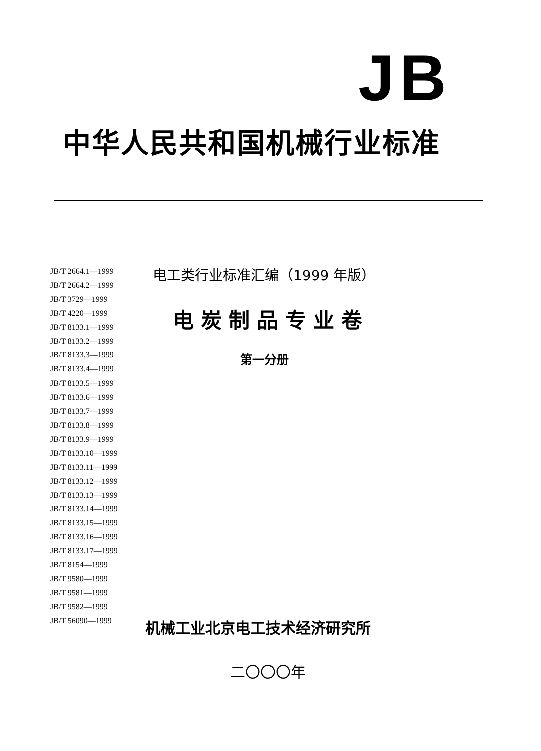JB
中华人民共和国机械行业标准
JB/T 2664.1—1999
JB/T 2664.2—1999
JB/T 3729—1999
JB/T 4220—1999
JB/T 8133.1—1999
JB/T 8133.2—1999
JB/T 8133.3—1999
JB/T 8133.4—1999
JB/T 8133.5—1999
JB/T 8133.6—1999
JB/T 8133.7—1999
JB/T 8133.8—1999
JB/T 8133.9—1999
JB/T 8133.10—1999
JB/T 8133.11—1999
JB/T 8133.12—1999
JB/T 8133.13—1999
JB/T 8133.14—1999
JB/T 8133.15—1999
JB/T 8133.16—1999
JB/T 8133.17—1999
JB/T 8154—1999
JB/T 9580—1999
JB/T 9581—1999
JB/T 9582—1999
JB/T 56090—1999
电工类行业标准汇编（1999 年版）
电炭制品专业卷
第一分册
机械工业北京电工技术经济研究所
二〇〇〇年